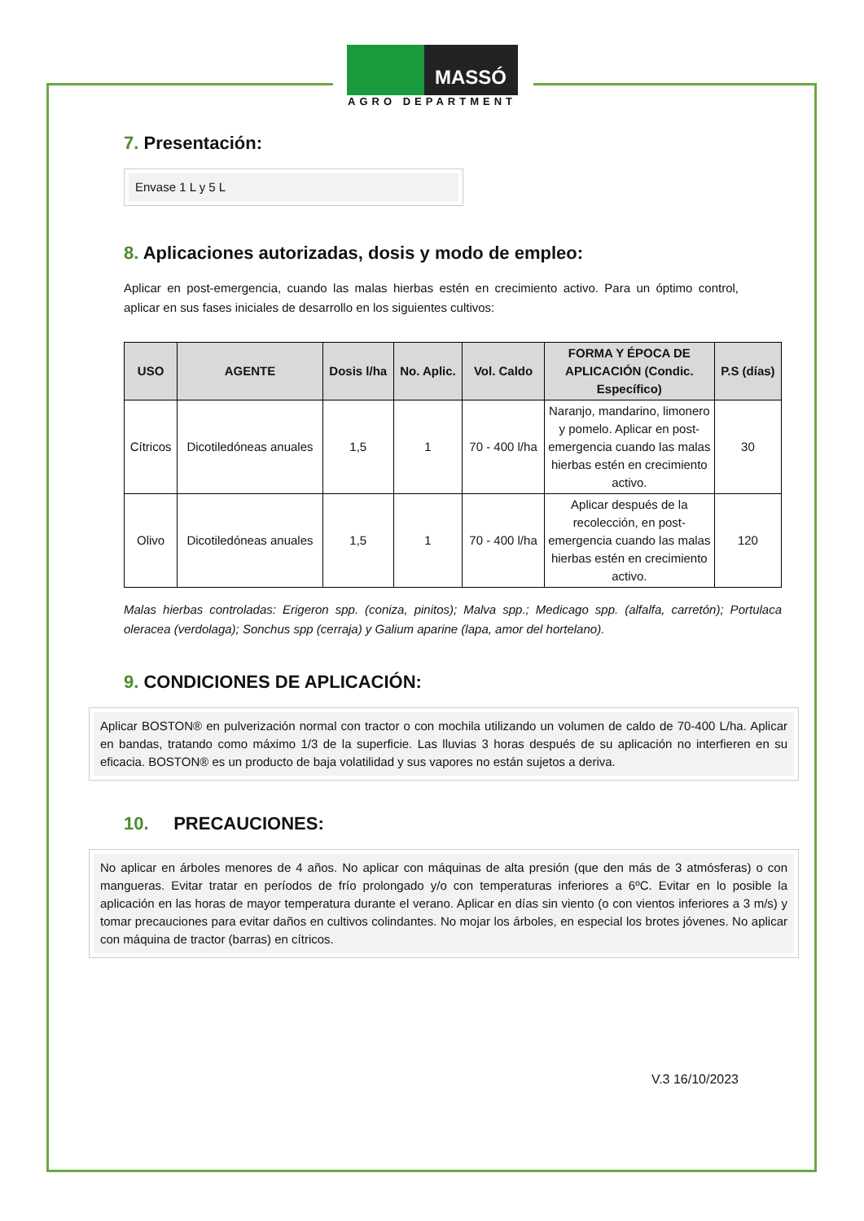MASSÓ
AGRO DEPARTMENT
7. Presentación:
Envase 1 L y 5 L
8. Aplicaciones autorizadas, dosis y modo de empleo:
Aplicar en post-emergencia, cuando las malas hierbas estén en crecimiento activo. Para un óptimo control, aplicar en sus fases iniciales de desarrollo en los siguientes cultivos:
| USO | AGENTE | Dosis l/ha | No. Aplic. | Vol. Caldo | FORMA Y ÉPOCA DE APLICACIÓN (Condic. Específico) | P.S (días) |
| --- | --- | --- | --- | --- | --- | --- |
| Cítricos | Dicotiledóneas anuales | 1,5 | 1 | 70 - 400 l/ha | Naranjo, mandarino, limonero y pomelo. Aplicar en post-emergencia cuando las malas hierbas estén en crecimiento activo. | 30 |
| Olivo | Dicotiledóneas anuales | 1,5 | 1 | 70 - 400 l/ha | Aplicar después de la recolección, en post-emergencia cuando las malas hierbas estén en crecimiento activo. | 120 |
Malas hierbas controladas: Erigeron spp. (coniza, pinitos); Malva spp.; Medicago spp. (alfalfa, carretón); Portulaca oleracea (verdolaga); Sonchus spp (cerraja) y Galium aparine (lapa, amor del hortelano).
9. CONDICIONES DE APLICACIÓN:
Aplicar BOSTON® en pulverización normal con tractor o con mochila utilizando un volumen de caldo de 70-400 L/ha. Aplicar en bandas, tratando como máximo 1/3 de la superficie. Las lluvias 3 horas después de su aplicación no interfieren en su eficacia. BOSTON® es un producto de baja volatilidad y sus vapores no están sujetos a deriva.
10. PRECAUCIONES:
No aplicar en árboles menores de 4 años. No aplicar con máquinas de alta presión (que den más de 3 atmósferas) o con mangueras. Evitar tratar en períodos de frío prolongado y/o con temperaturas inferiores a 6ºC. Evitar en lo posible la aplicación en las horas de mayor temperatura durante el verano. Aplicar en días sin viento (o con vientos inferiores a 3 m/s) y tomar precauciones para evitar daños en cultivos colindantes. No mojar los árboles, en especial los brotes jóvenes. No aplicar con máquina de tractor (barras) en cítricos.
V.3 16/10/2023